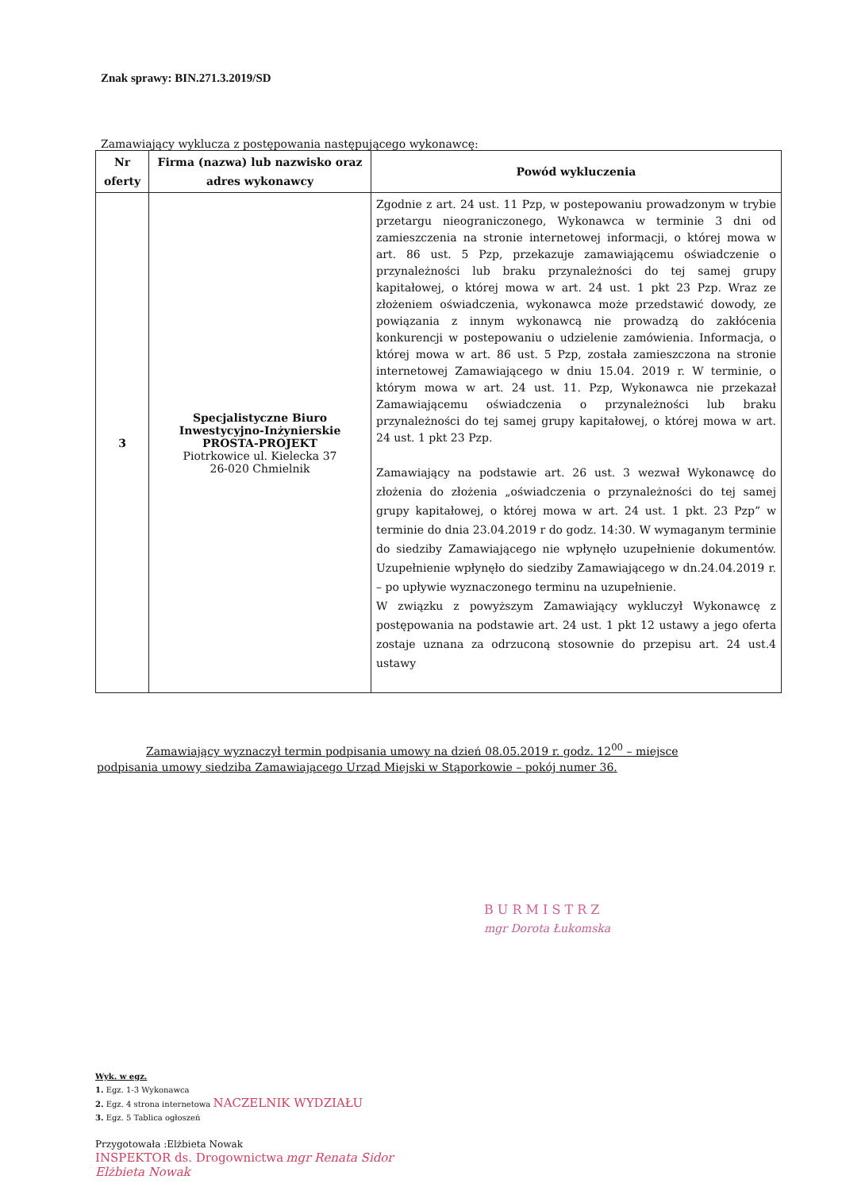Znak sprawy: BIN.271.3.2019/SD
Zamawiający wyklucza z postępowania następującego wykonawcę:
| Nr oferty | Firma (nazwa) lub nazwisko oraz adres wykonawcy | Powód wykluczenia |
| --- | --- | --- |
| 3 | Specjalistyczne Biuro Inwestycyjno-Inżynierskie PROSTA-PROJEKT Piotrkowice ul. Kielecka 37 26-020 Chmielnik | Zgodnie z art. 24 ust. 11 Pzp, w postepowaniu prowadzonym w trybie przetargu nieograniczonego, Wykonawca w terminie 3 dni od zamieszczenia na stronie internetowej informacji, o której mowa w art. 86 ust. 5 Pzp, przekazuje zamawiającemu oświadczenie o przynależności lub braku przynależności do tej samej grupy kapitałowej, o której mowa w art. 24 ust. 1 pkt 23 Pzp. Wraz ze złożeniem oświadczenia, wykonawca może przedstawić dowody, ze powiązania z innym wykonawcą nie prowadzą do zakłócenia konkurencji w postepowaniu o udzielenie zamówienia. Informacja, o której mowa w art. 86 ust. 5 Pzp, została zamieszczona na stronie internetowej Zamawiającego w dniu 15.04. 2019 r. W terminie, o którym mowa w art. 24 ust. 11. Pzp, Wykonawca nie przekazał Zamawiającemu oświadczenia o przynależności lub braku przynależności do tej samej grupy kapitałowej, o której mowa w art. 24 ust. 1 pkt 23 Pzp. Zamawiający na podstawie art. 26 ust. 3 wezwał Wykonawcę do złożenia do złożenia „oświadczenia o przynależności do tej samej grupy kapitałowej, o której mowa w art. 24 ust. 1 pkt. 23 Pzp” w terminie do dnia 23.04.2019 r do godz. 14:30. W wymaganym terminie do siedziby Zamawiającego nie wpłynęło uzupełnienie dokumentów. Uzupełnienie wpłynęło do siedziby Zamawiającego w dn.24.04.2019 r. – po upływie wyznaczonego terminu na uzupełnienie. W związku z powyższym Zamawiający wykluczył Wykonawcę z postępowania na podstawie art. 24 ust. 1 pkt 12 ustawy a jego oferta zostaje uznana za odrzuconą stosownie do przepisu art. 24 ust.4 ustawy |
Zamawiający wyznaczył termin podpisania umowy na dzień 08.05.2019 r. godz. 12<sup>00</sup> – miejsce podpisania umowy siedziba Zamawiającego Urząd Miejski w Stąporkowie – pokój numer 36.
B U R M I S T R Z
mgr Dorota Łukomska
Wyk. w egz.
1. Egz. 1-3 Wykonawca
2. Egz. 4 strona internetowa NACZELNIK WYDZIAŁU
3. Egz. 5 Tablica ogłoszeń
Przygotowała :Elżbieta Nowak
INSPEKTOR ds. Drogownictwa mgr Renata Sidor
Elżbieta Nowak